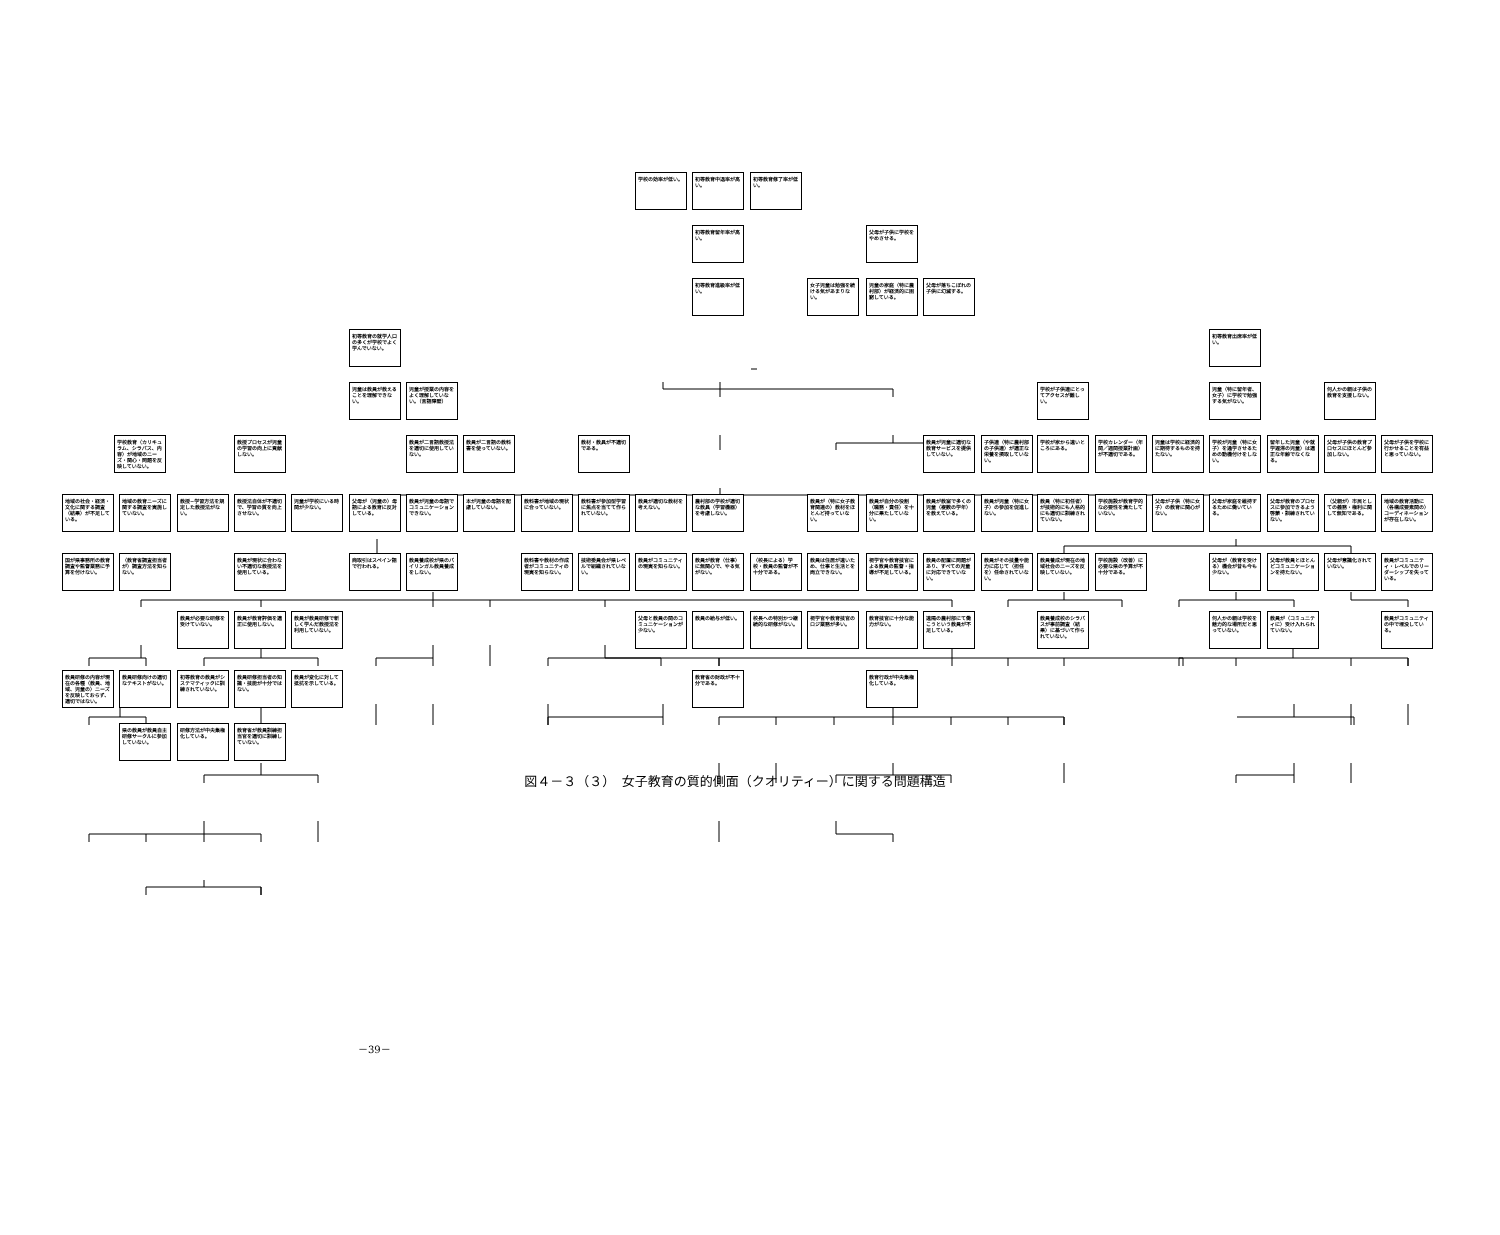学校の効率が低い。
初等教育中退率が高い。
初等教育修了率が低い。
初等教育留年率が高い。
父母が子供に学校をやめさせる。
初等教育進級率が低い。
女子児童は勉強を続ける気があまりない。
児童の家庭（特に農村部）が経済的に困窮している。
父母が落ちこぼれの子供に幻滅する。
初等教育の就学人口の多くが学校でよく学んでいない。
初等教育出席率が低い。
児童は教員が教えることを理解できない。
児童が授業の内容をよく理解していない。（言語障壁）
学校が子供達にとってアクセスが難しい。
児童（特に留年者、女子）に学校で勉強する気がない。
何人かの親は子供の教育を支援しない。
学校教育（カリキュラム、シラバス、内容）が地域のニーズ・関心・問題を反映していない。
教授プロセスが児童の学習の向上に貢献しない。
教員が二言語教授法を適切に使用していない。
教員が二言語の教科書を使っていない。
教材・教具が不適切である。
教員が児童に適切な教育サービスを提供していない。
子供達（特に農村部の子供達）が適正な栄養を摂取していない。
学校が家から遠いところにある。
学校カレンダー（年間／週間授業計画）が不適切である。
児童は学校に経済的に期待するものを持たない。
学校が児童（特に女子）を通学させるための動機付けをしない。
留年した児童（や就学遅滞の児童）は適正な年齢でなくなる。
父母が子供の教育プロセスにほとんど参加しない。
父母が子供を学校に行かせることを有益と思っていない。
地域の社会・経済・文化に関する調査（結果）が不足している。
地域の教育ニーズに関する調査を実施していない。
教授−学習方法を規定した教授法がない。
教授法自体が不適切で、学習の質を向上させない。
児童が学校にいる時間が少ない。
父母が（児童の）母語による教育に反対している。
教員が児童の母語でコミュニケーションできない。
本が児童の母語を配慮していない。
教科書が地域の現状に合っていない。
教科書が参加型学習に焦点を当てて作られていない。
教員が適切な教材を考えない。
農村部の学校が適切な教具（学習機器）を考慮しない。
教員が（特に女子教育関連の）教材をほとんど持っていない。
教員が自分の役割（職務・責任）を十分に果たしていない。
教員が教室で多くの児童（複数の学年）を教えている。
教員が児童（特に女子）の参加を促進しない。
教員（特に初任者）が技術的にも人格的にも適切に訓練されていない。
学校施設が教育学的な必要性を満たしていない。
父母が子供（特に女子）の教育に関心がない。
父母が家庭を維持するために働いている。
父母が教育のプロセスに参加できるよう啓蒙・訓練されていない。
（父親が）市民としての義務・権利に関して無知である。
地域の教育活動に（各構成要素間の）コーディネーションが存在しない。
国が県事務所の教育調査や監督業務に予算を付けない。
（教育省調査担当者が）調査方法を知らない。
教員が現状に合わない不適切な教授法を使用している。
商取引はスペイン語で行われる。
教員養成校が県のバイリンガル教員養成をしない。
教科書や教材の作成者がコミュニティの現実を知らない。
技術委員会が県レベルで組織されていない。
教員がコミュニティの現実を知らない。
教員が教育（仕事）に無関心で、やる気がない。
（校長による）学校・教員の監督が不十分である。
教員は住居が遠いため、仕事と生活とを両立できない。
視学官や教育技官による教員の監督・指導が不足している。
教員の配置に問題があり、すべての児童に対応できていない。
教員がその技量や能力に応じて（担任を）任命されていない。
教員養成が現在の地域社会のニーズを反映していない。
学校施設（改善）に必要な県の予算が不十分である。
父母が（教育を受ける）機会が昔も今も少ない。
父母が教員とほとんどコミュニケーションを持たない。
父母が意識化されていない。
教員がコミュニティ・レベルでのリーダーシップを失っている。
教員が必要な研修を受けていない。
教員が教育評価を適正に使用しない。
教員が教員研修で新しく学んだ教授法を利用していない。
父母と教員の間のコミュニケーションが少ない。
教員の給与が低い。
校長への特別かつ継続的な研修がない。
視学官や教育技官のロジ業務が多い。
教育技官に十分な能力がない。
遠隔の農村部にて働こうという教員が不足している。
教員養成校のシラバスが事前調査（結果）に基づいて作られていない。
何人かの親は学校を魅力的な場所だと思っていない。
教員が（コミュニティに）受け入れられていない。
教員がコミュニティの中で埋没している。
教員研修の内容が現在の各種（教員、地域、児童の）ニーズを反映しておらず、適切ではない。
教員研修向けの適切なテキストがない。
初等教育の教員がシステマティックに訓練されていない。
教員研修担当者の知識・技能が十分ではない。
教員が変化に対して抵抗を示している。
教育省の財政が不十分である。
教育行政が中央集権化している。
県の教員が教員自主研修サークルに参加していない。
研修方法が中央集権化している。
教育省が教員訓練担当官を適切に訓練していない。
図４－３（３）　女子教育の質的側面（クオリティー）に関する問題構造
－39－